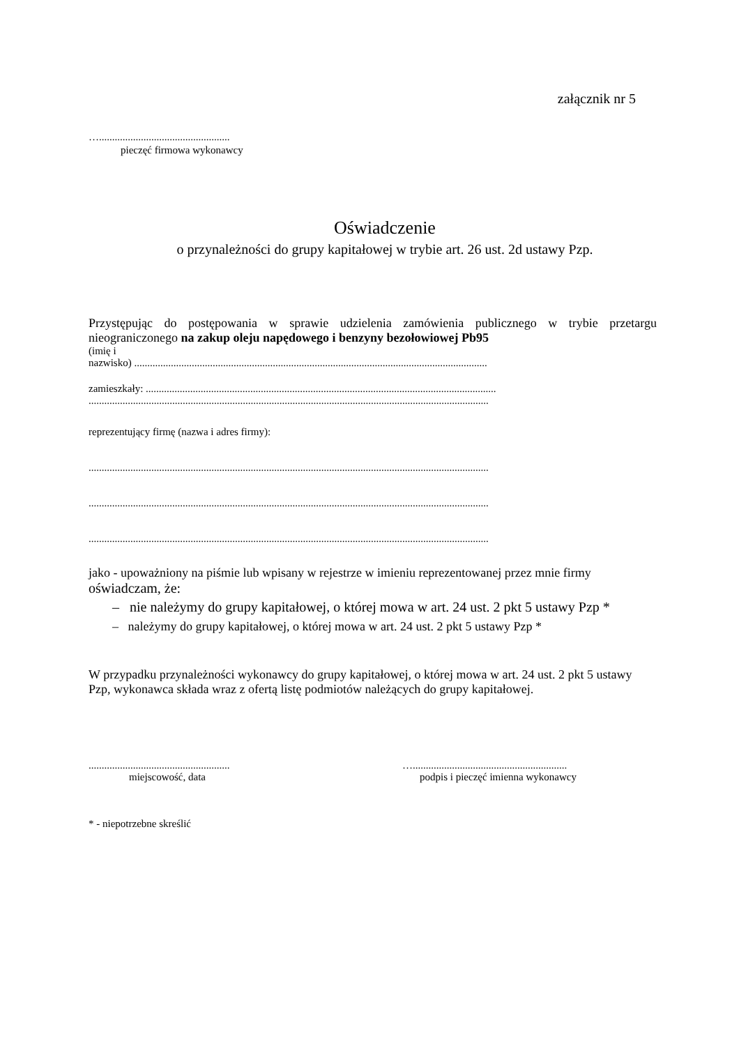załącznik nr 5
…..................................................
pieczęć firmowa wykonawcy
Oświadczenie
o przynależności do grupy kapitałowej w trybie art. 26 ust. 2d ustawy Pzp.
Przystępując do postępowania w sprawie udzielenia zamówienia publicznego w trybie przetargu nieograniczonego na zakup oleju napędowego i benzyny bezołowiowej Pb95
(imię i
nazwisko) .......................................................................................................................................
zamieszkały: ......................................................................................................................................
.........................................................................................................................................................
reprezentujący firmę (nazwa i adres firmy):
.........................................................................................................................................................
.........................................................................................................................................................
.........................................................................................................................................................
jako - upoważniony na piśmie lub wpisany w rejestrze w imieniu reprezentowanej przez mnie firmy
oświadczam, że:
– nie należymy do grupy kapitałowej, o której mowa w art. 24 ust. 2 pkt 5 ustawy Pzp *
– należymy do grupy kapitałowej, o której mowa w art. 24 ust. 2 pkt 5 ustawy Pzp *
W przypadku przynależności wykonawcy do grupy kapitałowej, o której mowa w art. 24 ust. 2 pkt 5 ustawy Pzp, wykonawca składa wraz z ofertą listę podmiotów należących do grupy kapitałowej.
......................................................
miejscowość, data
…...........................................................
podpis i pieczęć imienna wykonawcy
* - niepotrzebne skreślić